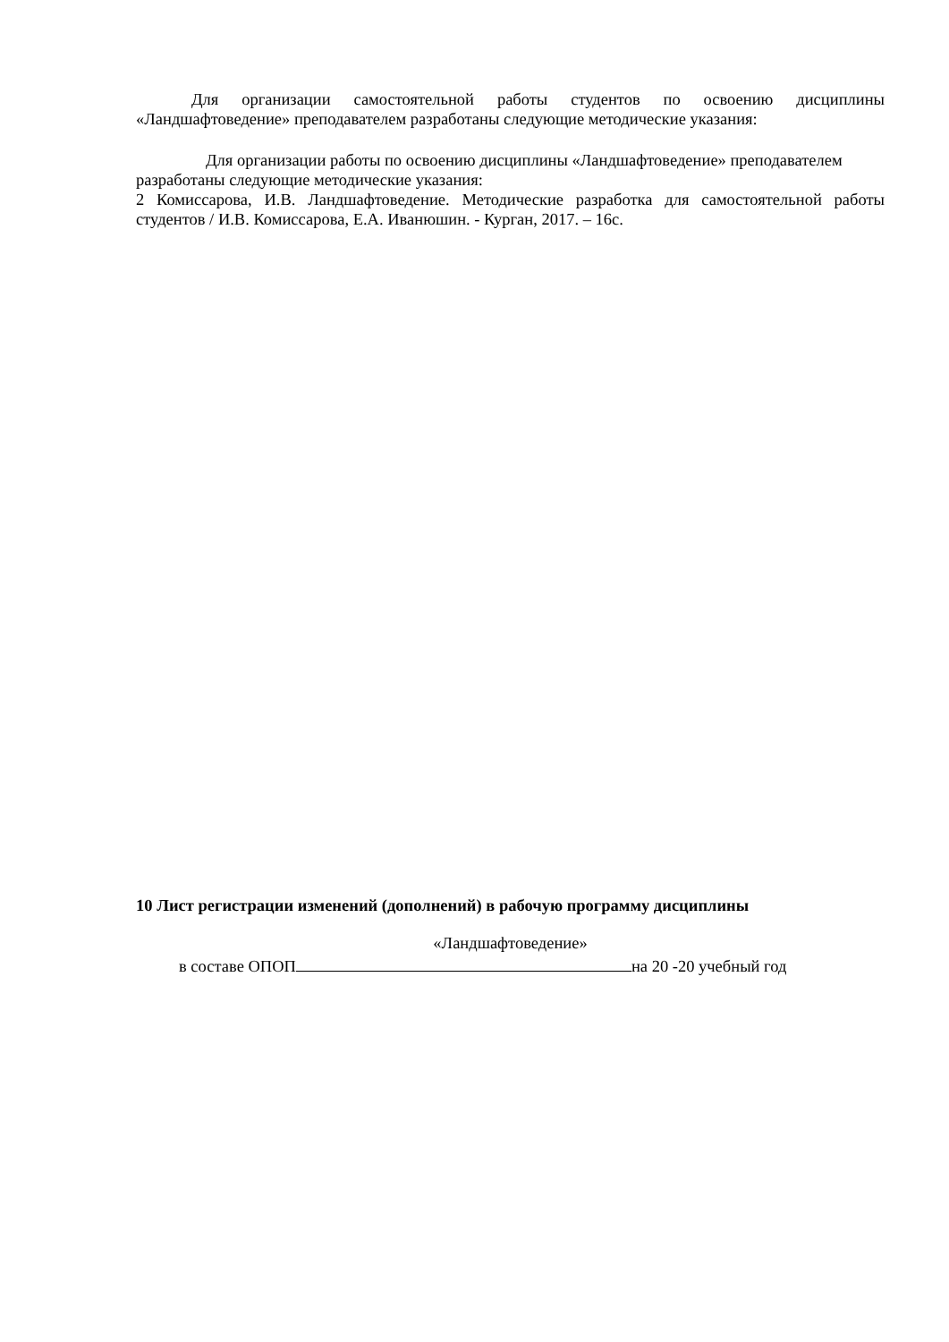Для организации самостоятельной работы студентов по освоению дисциплины «Ландшафтоведение» преподавателем разработаны следующие методические указания:
Для организации работы по освоению дисциплины «Ландшафтоведение» преподавателем разработаны следующие методические указания:
2 Комиссарова, И.В. Ландшафтоведение. Методические разработка для самостоятельной работы студентов / И.В. Комиссарова, Е.А. Иванюшин. - Курган, 2017. – 16с.
10 Лист регистрации изменений (дополнений) в рабочую программу дисциплины
«Ландшафтоведение»
в составе ОПОП на 20 -20 учебный год